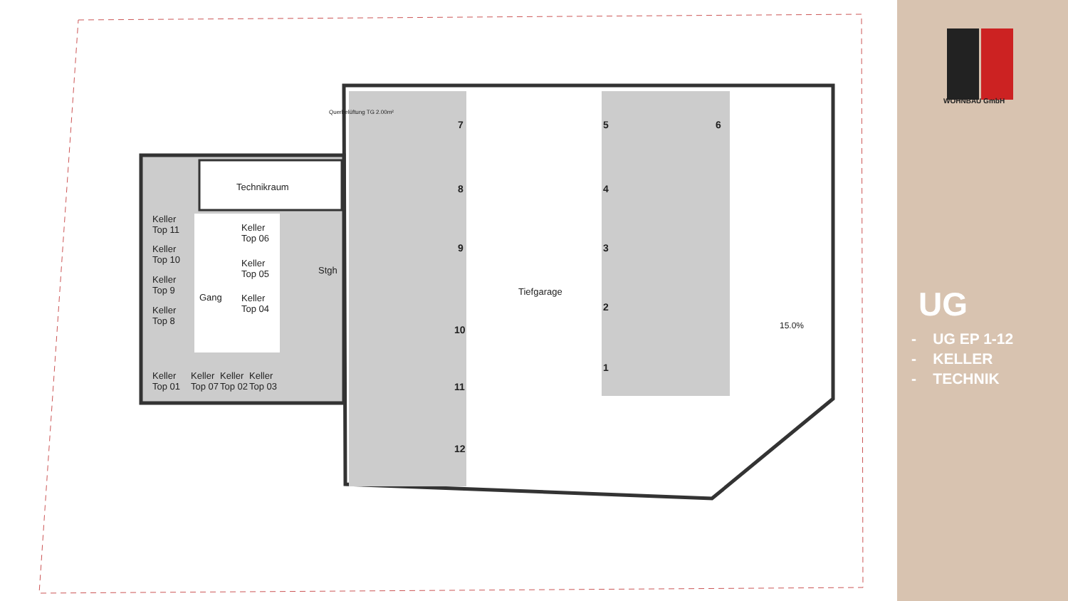Technikraum
Keller
Top 11
Keller
Top 10
Keller
Top 9
Keller
Top 8
Keller
Top 06
Keller
Top 05
Keller
Top 04
Gang
Stgh
Keller
Top 01
Keller
Top 07
Keller
Top 02
Keller
Top 03
Querbelüftung TG 2.00m²
Tiefgarage
15.0%
7
8
9
10
11
12
5 6
4
3
2
1
WOHNBAU GmbH
UG
- UG EP 1-12
- KELLER
- TECHNIK